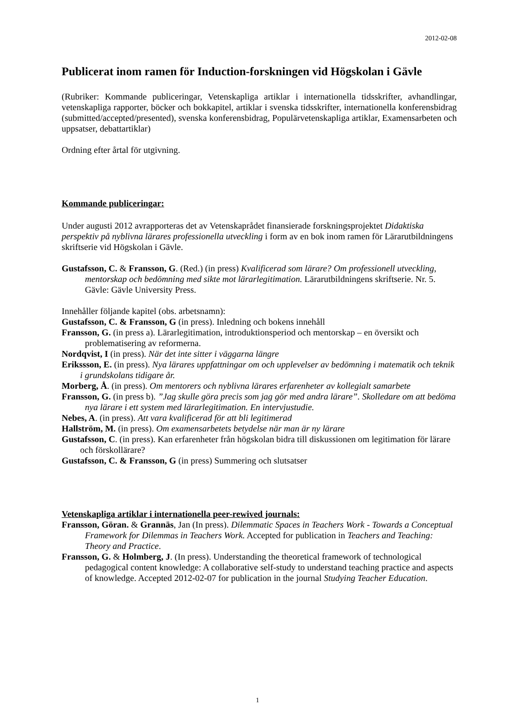2012-02-08
Publicerat inom ramen för Induction-forskningen vid Högskolan i Gävle
(Rubriker: Kommande publiceringar, Vetenskapliga artiklar i internationella tidsskrifter, avhandlingar, vetenskapliga rapporter, böcker och bokkapitel, artiklar i svenska tidsskrifter, internationella konferensbidrag (submitted/accepted/presented), svenska konferensbidrag, Populärvetenskapliga artiklar, Examensarbeten och uppsatser, debattartiklar)
Ordning efter årtal för utgivning.
Kommande publiceringar:
Under augusti 2012 avrapporteras det av Vetenskaprådet finansierade forskningsprojektet Didaktiska perspektiv på nyblivna lärares professionella utveckling i form av en bok inom ramen för Lärarutbildningens skriftserie vid Högskolan i Gävle.
Gustafsson, C. & Fransson, G. (Red.) (in press) Kvalificerad som lärare? Om professionell utveckling, mentorskap och bedömning med sikte mot lärarlegitimation. Lärarutbildningens skriftserie. Nr. 5. Gävle: Gävle University Press.
Innehåller följande kapitel (obs. arbetsnamn):
Gustafsson, C. & Fransson, G (in press). Inledning och bokens innehåll
Fransson, G. (in press a). Lärarlegitimation, introduktionsperiod och mentorskap – en översikt och problematisering av reformerna.
Nordqvist, I (in press). När det inte sitter i väggarna längre
Erikssson, E. (in press). Nya lärares uppfattningar om och upplevelser av bedömning i matematik och teknik i grundskolans tidigare år.
Morberg, Å. (in press). Om mentorers och nyblivna lärares erfarenheter av kollegialt samarbete
Fransson, G. (in press b). ”Jag skulle göra precis som jag gör med andra lärare”. Skolledare om att bedöma nya lärare i ett system med lärarlegitimation. En intervjustudie.
Nebes, A. (in press). Att vara kvalificerad för att bli legitimerad
Hallström, M. (in press). Om examensarbetets betydelse när man är ny lärare
Gustafsson, C. (in press). Kan erfarenheter från högskolan bidra till diskussionen om legitimation för lärare och förskollärare?
Gustafsson, C. & Fransson, G (in press) Summering och slutsatser
Vetenskapliga artiklar i internationella peer-rewived journals:
Fransson, Göran. & Grannäs, Jan (In press). Dilemmatic Spaces in Teachers Work - Towards a Conceptual Framework for Dilemmas in Teachers Work. Accepted for publication in Teachers and Teaching: Theory and Practice.
Fransson, G. & Holmberg, J. (In press). Understanding the theoretical framework of technological pedagogical content knowledge: A collaborative self-study to understand teaching practice and aspects of knowledge. Accepted 2012-02-07 for publication in the journal Studying Teacher Education.
1